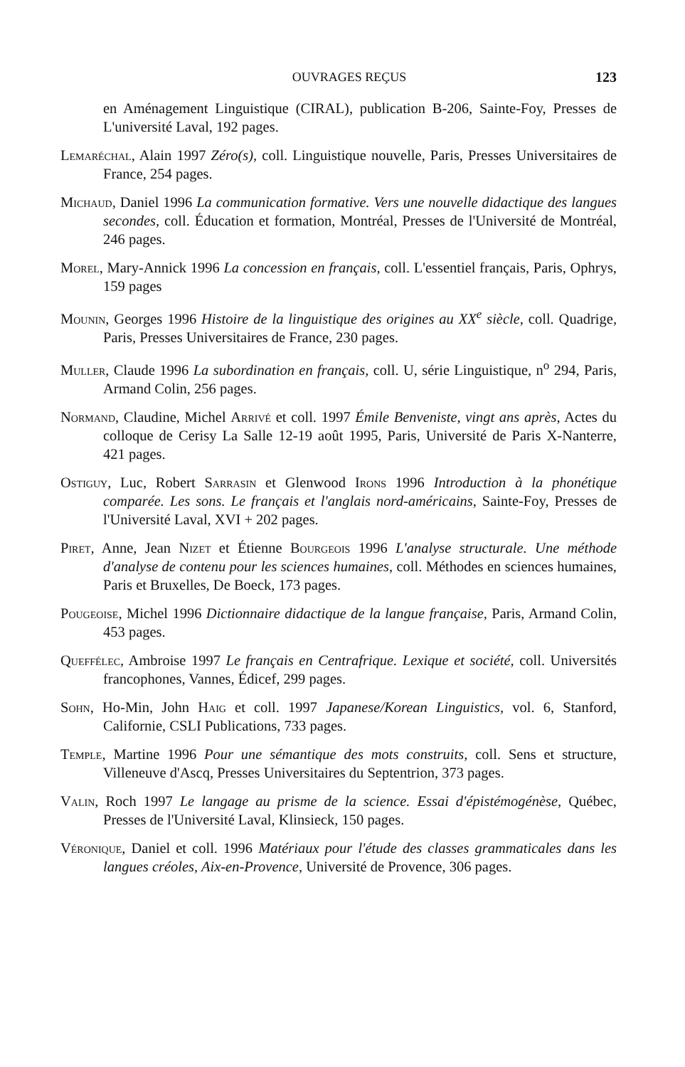OUVRAGES REÇUS 123
en Aménagement Linguistique (CIRAL), publication B-206, Sainte-Foy, Presses de L'université Laval, 192 pages.
Lemaréchal, Alain 1997 Zéro(s), coll. Linguistique nouvelle, Paris, Presses Universitaires de France, 254 pages.
Michaud, Daniel 1996 La communication formative. Vers une nouvelle didactique des langues secondes, coll. Éducation et formation, Montréal, Presses de l'Université de Montréal, 246 pages.
Morel, Mary-Annick 1996 La concession en français, coll. L'essentiel français, Paris, Ophrys, 159 pages
Mounin, Georges 1996 Histoire de la linguistique des origines au XX<sup>e</sup> siècle, coll. Quadrige, Paris, Presses Universitaires de France, 230 pages.
Muller, Claude 1996 La subordination en français, coll. U, série Linguistique, n<sup>o</sup> 294, Paris, Armand Colin, 256 pages.
Normand, Claudine, Michel Arrivé et coll. 1997 Émile Benveniste, vingt ans après, Actes du colloque de Cerisy La Salle 12-19 août 1995, Paris, Université de Paris X-Nanterre, 421 pages.
Ostiguy, Luc, Robert Sarrasin et Glenwood Irons 1996 Introduction à la phonétique comparée. Les sons. Le français et l'anglais nord-américains, Sainte-Foy, Presses de l'Université Laval, XVI + 202 pages.
Piret, Anne, Jean Nizet et Étienne Bourgeois 1996 L'analyse structurale. Une méthode d'analyse de contenu pour les sciences humaines, coll. Méthodes en sciences humaines, Paris et Bruxelles, De Boeck, 173 pages.
Pougeoise, Michel 1996 Dictionnaire didactique de la langue française, Paris, Armand Colin, 453 pages.
Queffélec, Ambroise 1997 Le français en Centrafrique. Lexique et société, coll. Universités francophones, Vannes, Édicef, 299 pages.
Sohn, Ho-Min, John Haig et coll. 1997 Japanese/Korean Linguistics, vol. 6, Stanford, Californie, CSLI Publications, 733 pages.
Temple, Martine 1996 Pour une sémantique des mots construits, coll. Sens et structure, Villeneuve d'Ascq, Presses Universitaires du Septentrion, 373 pages.
Valin, Roch 1997 Le langage au prisme de la science. Essai d'épistémogénèse, Québec, Presses de l'Université Laval, Klinsieck, 150 pages.
Véronique, Daniel et coll. 1996 Matériaux pour l'étude des classes grammaticales dans les langues créoles, Aix-en-Provence, Université de Provence, 306 pages.